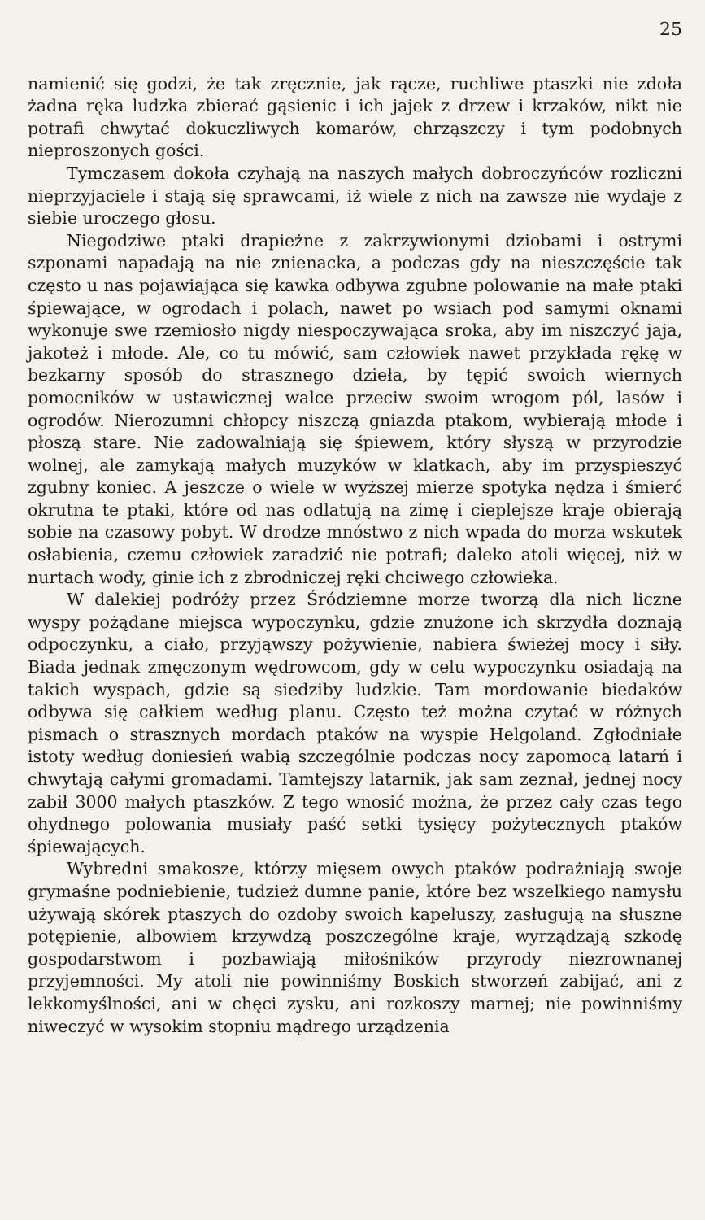25
namienić się godzi, że tak zręcznie, jak rącze, ruchliwe ptaszki nie zdoła żadna ręka ludzka zbierać gąsienic i ich jajek z drzew i krzaków, nikt nie potrafi chwytać dokuczliwych komarów, chrząszczy i tym podobnych nieproszonych gości.
Tymczasem dokoła czyhają na naszych małych dobroczyńców rozliczni nieprzyjaciele i stają się sprawcami, iż wiele z nich na zawsze nie wydaje z siebie uroczego głosu.
Niegodziwe ptaki drapieżne z zakrzywionymi dziobami i ostrymi szponami napadają na nie znienacka, a podczas gdy na nieszczęście tak często u nas pojawiająca się kawka odbywa zgubne polowanie na małe ptaki śpiewające, w ogrodach i polach, nawet po wsiach pod samymi oknami wykonuje swe rzemiosło nigdy niespoczywająca sroka, aby im niszczyć jaja, jakoteż i młode. Ale, co tu mówić, sam człowiek nawet przykłada rękę w bezkarny sposób do strasznego dzieła, by tępić swoich wiernych pomocników w ustawicznej walce przeciw swoim wrogom pól, lasów i ogrodów. Nierozumni chłopcy niszczą gniazda ptakom, wybierają młode i płoszą stare. Nie zadowalniają się śpiewem, który słyszą w przyrodzie wolnej, ale zamykają małych muzyków w klatkach, aby im przyspieszyć zgubny koniec. A jeszcze o wiele w wyższej mierze spotyka nędza i śmierć okrutna te ptaki, które od nas odlatują na zimę i cieplejsze kraje obierają sobie na czasowy pobyt. W drodze mnóstwo z nich wpada do morza wskutek osłabienia, czemu człowiek zaradzić nie potrafi; daleko atoli więcej, niż w nurtach wody, ginie ich z zbrodniczej ręki chciwego człowieka.
W dalekiej podróży przez Śródziemne morze tworzą dla nich liczne wyspy pożądane miejsca wypoczynku, gdzie znużone ich skrzydła doznają odpoczynku, a ciało, przyjąwszy pożywienie, nabiera świeżej mocy i siły. Biada jednak zmęczonym wędrowcom, gdy w celu wypoczynku osiadają na takich wyspach, gdzie są siedziby ludzkie. Tam mordowanie biedaków odbywa się całkiem według planu. Często też można czytać w różnych pismach o strasznych mordach ptaków na wyspie Helgoland. Zgłodniałe istoty według doniesień wabią szczególnie podczas nocy zapomocą latarń i chwytają całymi gromadami. Tamtejszy latarnik, jak sam zeznał, jednej nocy zabił 3000 małych ptaszków. Z tego wnosić można, że przez cały czas tego ohydnego polowania musiały paść setki tysięcy pożytecznych ptaków śpiewających.
Wybredni smakosze, którzy mięsem owych ptaków podrażniają swoje grymaśne podniebienie, tudzież dumne panie, które bez wszelkiego namysłu używają skórek ptaszych do ozdoby swoich kapeluszy, zasługują na słuszne potępienie, albowiem krzywdzą poszczególne kraje, wyrządzają szkodę gospodarstwom i pozbawiają miłośników przyrody niezrownanej przyjemności. My atoli nie powinniśmy Boskich stworzeń zabijać, ani z lekkomyślności, ani w chęci zysku, ani rozkoszy marnej; nie powinniśmy niweczyć w wysokim stopniu mądrego urządzenia